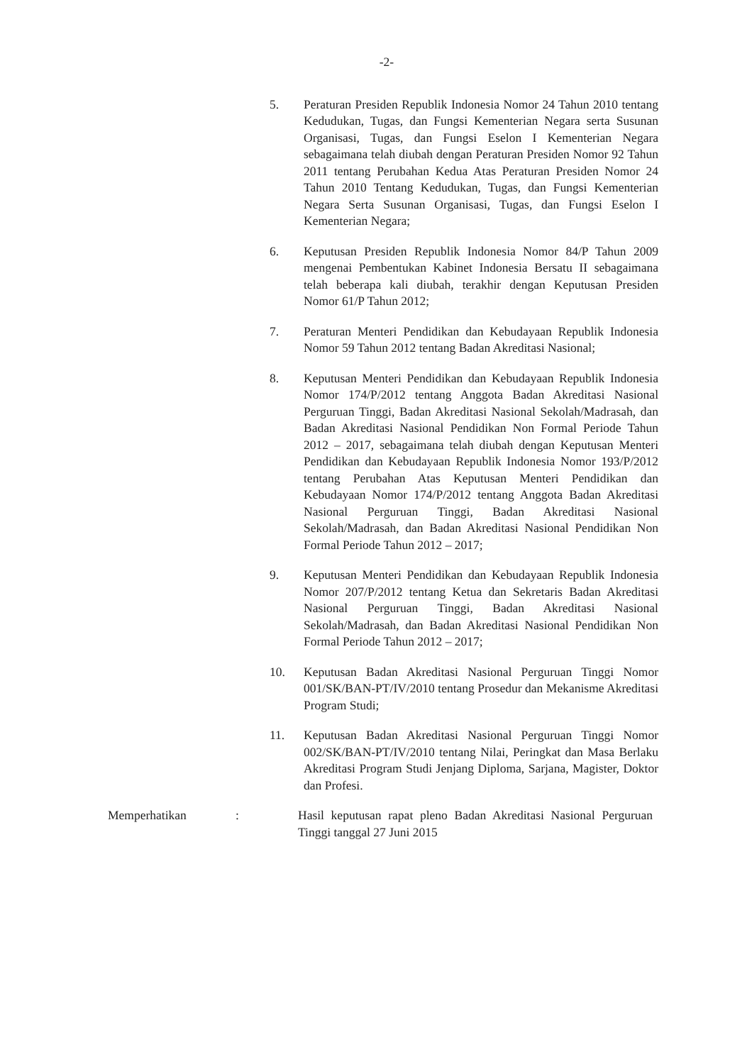-2-
5. Peraturan Presiden Republik Indonesia Nomor 24 Tahun 2010 tentang Kedudukan, Tugas, dan Fungsi Kementerian Negara serta Susunan Organisasi, Tugas, dan Fungsi Eselon I Kementerian Negara sebagaimana telah diubah dengan Peraturan Presiden Nomor 92 Tahun 2011 tentang Perubahan Kedua Atas Peraturan Presiden Nomor 24 Tahun 2010 Tentang Kedudukan, Tugas, dan Fungsi Kementerian Negara Serta Susunan Organisasi, Tugas, dan Fungsi Eselon I Kementerian Negara;
6. Keputusan Presiden Republik Indonesia Nomor 84/P Tahun 2009 mengenai Pembentukan Kabinet Indonesia Bersatu II sebagaimana telah beberapa kali diubah, terakhir dengan Keputusan Presiden Nomor 61/P Tahun 2012;
7. Peraturan Menteri Pendidikan dan Kebudayaan Republik Indonesia Nomor 59 Tahun 2012 tentang Badan Akreditasi Nasional;
8. Keputusan Menteri Pendidikan dan Kebudayaan Republik Indonesia Nomor 174/P/2012 tentang Anggota Badan Akreditasi Nasional Perguruan Tinggi, Badan Akreditasi Nasional Sekolah/Madrasah, dan Badan Akreditasi Nasional Pendidikan Non Formal Periode Tahun 2012 – 2017, sebagaimana telah diubah dengan Keputusan Menteri Pendidikan dan Kebudayaan Republik Indonesia Nomor 193/P/2012 tentang Perubahan Atas Keputusan Menteri Pendidikan dan Kebudayaan Nomor 174/P/2012 tentang Anggota Badan Akreditasi Nasional Perguruan Tinggi, Badan Akreditasi Nasional Sekolah/Madrasah, dan Badan Akreditasi Nasional Pendidikan Non Formal Periode Tahun 2012 – 2017;
9. Keputusan Menteri Pendidikan dan Kebudayaan Republik Indonesia Nomor 207/P/2012 tentang Ketua dan Sekretaris Badan Akreditasi Nasional Perguruan Tinggi, Badan Akreditasi Nasional Sekolah/Madrasah, dan Badan Akreditasi Nasional Pendidikan Non Formal Periode Tahun 2012 – 2017;
10. Keputusan Badan Akreditasi Nasional Perguruan Tinggi Nomor 001/SK/BAN-PT/IV/2010 tentang Prosedur dan Mekanisme Akreditasi Program Studi;
11. Keputusan Badan Akreditasi Nasional Perguruan Tinggi Nomor 002/SK/BAN-PT/IV/2010 tentang Nilai, Peringkat dan Masa Berlaku Akreditasi Program Studi Jenjang Diploma, Sarjana, Magister, Doktor dan Profesi.
Memperhatikan : Hasil keputusan rapat pleno Badan Akreditasi Nasional Perguruan Tinggi tanggal 27 Juni 2015